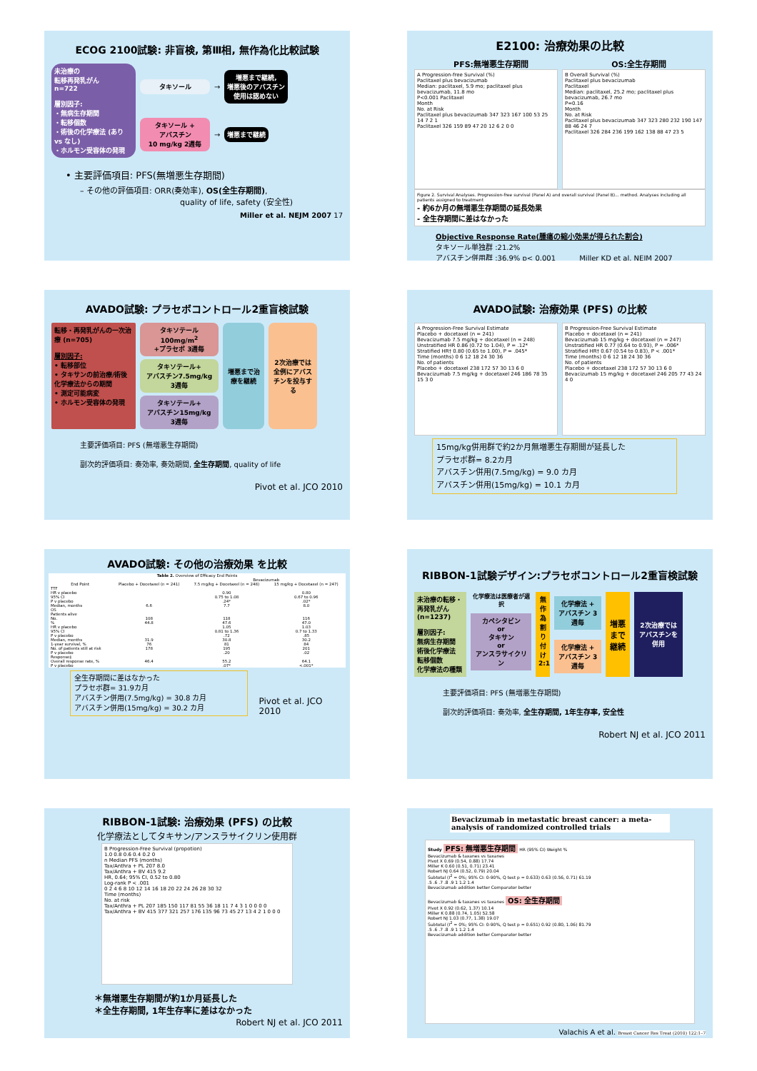ECOG 2100試験: 非盲検, 第Ⅲ相, 無作為化比較試験
未治療の
転移再発乳がん
n=722
層別因子:
・無病生存期間
・転移個数
・術後の化学療法 (あり vs なし)
・ホルモン受容体の発現
タキソール
→
増悪まで継続,
増悪後のアバスチン
使用は認めない
タキソール +
アバスチン
10 mg/kg 2週毎
→
増悪まで継続
• 主要評価項目: PFS(無増悪生存期間)
– その他の評価項目: ORR(奏効率), OS(全生存期間),
quality of life, safety (安全性)
Miller et al. NEJM 2007 17
E2100: 治療効果の比較
PFS:無増悪生存期間 OS:全生存期間
A Progression-free Survival (%)
Paclitaxel plus bevacizumab
Median: paclitaxel, 5.9 mo; paclitaxel plus bevacizumab, 11.8 mo
P<0.001 Paclitaxel
Month
No. at Risk
Paclitaxel plus bevacizumab 347 323 167 100 53 25 14 7 2 1
Paclitaxel 326 159 89 47 20 12 6 2 0 0
B Overall Survival (%)
Paclitaxel plus bevacizumab
Paclitaxel
Median: paclitaxel, 25.2 mo; paclitaxel plus bevacizumab, 26.7 mo
P=0.16
Month
No. at Risk
Paclitaxel plus bevacizumab 347 323 280 232 190 147 88 46 24 7
Paclitaxel 326 284 236 199 162 138 88 47 23 5
Figure 2. Survival Analyses. Progression-free survival (Panel A) and overall survival (Panel B)... method. Analyses including all patients assigned to treatment
- 約6か月の無増悪生存期間の延長効果
- 全生存期間に差はなかった
Objective Response Rate(腫瘍の縮小効果が得られた割合)
タキソール単独群 :21.2%
アバスチン併用群 :36.9% p< 0.001 Miller KD et al. NEJM 2007
AVADO試験: プラセボコントロール2重盲検試験
転移・再発乳がんの一次治療 (n=705)
層別因子:
• 転移部位
• タキサンの前治療/術後化学療法からの期間
• 測定可能病変
• ホルモン受容体の発現
タキソテール
100mg/m<sup>2</sup>
+プラセボ 3週毎
タキソテール+
アバスチン7.5mg/kg
3週毎
タキソテール+
アバスチン15mg/kg
3週毎
増悪まで治療を継続
2次治療では全例にアバスチンを投与する
主要評価項目: PFS (無増悪生存期間)
副次的評価項目: 奏効率, 奏効期間, 全生存期間, quality of life
Pivot et al. JCO 2010
AVADO試験: 治療効果 (PFS) の比較
A Progression-Free Survival Estimate
Placebo + docetaxel (n = 241)
Bevacizumab 7.5 mg/kg + docetaxel (n = 248)
Unstratified HR 0.86 (0.72 to 1.04), P = .12*
Stratified HR† 0.80 (0.65 to 1.00), P = .045*
Time (months) 0 6 12 18 24 30 36
No. of patients
Placebo + docetaxel 238 172 57 30 13 6 0
Bevacizumab 7.5 mg/kg + docetaxel 246 186 78 35 15 3 0
B Progression-Free Survival Estimate
Placebo + docetaxel (n = 241)
Bevacizumab 15 mg/kg + docetaxel (n = 247)
Unstratified HR 0.77 (0.64 to 0.93), P = .006*
Stratified HR† 0.67 (0.54 to 0.83), P < .001*
Time (months) 0 6 12 18 24 30 36
No. of patients
Placebo + docetaxel 238 172 57 30 13 6 0
Bevacizumab 15 mg/kg + docetaxel 246 205 77 43 24 4 0
15mg/kg併用群で約2か月無増悪生存期間が延長した
プラセボ群= 8.2カ月
アバスチン併用(7.5mg/kg) = 9.0 カ月
アバスチン併用(15mg/kg) = 10.1 カ月
AVADO試験: その他の治療効果 を比較
| Table 2. Overview of Efficacy End Points | | | |
| --- | --- | --- | --- |
| | | Bevacizumab | |
| End Point | Placebo + Docetaxel (n = 241) | 7.5 mg/kg + Docetaxel (n = 248) | 15 mg/kg + Docetaxel (n = 247) |
| TTF | | | |
| HR v placebo | | 0.90 | 0.80 |
| 95% CI | | 0.75 to 1.08 | 0.67 to 0.96 |
| P v placebo | | .24* | .02* |
| Median, months | 6.6 | 7.7 | 8.0 |
| OS | | | |
| Patients alive | | | |
| No. | 108 | 118 | 116 |
| % | 44.8 | 47.6 | 47.0 |
| HR v placebo | | 1.05 | 1.03 |
| 95% CI | | 0.81 to 1.36 | 0.7 to 1.33 |
| P v placebo | | .72 | .85 |
| Median, months | 31.9 | 30.8 | 30.2 |
| 1-year survival, % | 76 | 81 | 84 |
| No. of patients still at risk | 178 | 195 | 201 |
| P v placebo | | .20 | .02 |
| Response‡ | | | |
| Overall response rate, % | 46.4 | 55.2 | 64.1 |
| P v placebo | | .07* | <.001* |
全生存期間に差はなかった
プラセボ群= 31.9カ月
アバスチン併用(7.5mg/kg) = 30.8 カ月
アバスチン併用(15mg/kg) = 30.2 カ月
Pivot et al. JCO 2010
RIBBON-1試験デザイン:プラセボコントロール2重盲検試験
未治療の転移・再発乳がん (n=1237)
層別因子:
無病生存期間
術後化学療法
転移個数
化学療法の種類
化学療法は医療者が選択
カペシタビン
or
タキサン
or
アンスラサイクリン
無作為割り付け 2:1
化学療法 + アバスチン 3週毎
化学療法 + アバスチン 3週毎
増悪まで継続
2次治療ではアバスチンを併用
主要評価項目: PFS (無増悪生存期間)
副次的評価項目: 奏効率, 全生存期間, 1年生存率, 安全性
Robert NJ et al. JCO 2011
RIBBON-1試験: 治療効果 (PFS) の比較
化学療法としてタキサン/アンスラサイクリン使用群
B Progression-Free Survival (propotion)
1.0 0.8 0.6 0.4 0.2 0
n Median PFS (months)
Tax/Anthra + PL 207 8.0
Tax/Anthra + BV 415 9.2
HR, 0.64; 95% CI, 0.52 to 0.80
Log-rank P < .001
0 2 4 6 8 10 12 14 16 18 20 22 24 26 28 30 32
Time (months)
No. at risk
Tax/Anthra + PL 207 185 150 117 81 55 36 18 11 7 4 3 1 0 0 0 0
Tax/Anthra + BV 415 377 321 257 176 135 96 73 45 27 13 4 2 1 0 0 0
＊無増悪生存期間が約1か月延長した
＊全生存期間, 1年生存率に差はなかった
Robert NJ et al. JCO 2011
Bevacizumab in metastatic breast cancer: a meta-analysis of randomized controlled trials
Study PFS: 無増悪生存期間 HR (95% CI) Weight %
Bevacizumab & taxanes vs taxanes
Pivot X 0.69 (0.54, 0.88) 17.74
Miller K 0.60 (0.51, 0.71) 23.41
Robert NJ 0.64 (0.52, 0.79) 20.04
Subtotal (I<sup>2</sup> = 0%; 95% CI: 0-90%, Q test p = 0.633) 0.63 (0.56, 0.71) 61.19
.5 .6 .7 .8 .9 1 1.2 1.4
Bevacizumab addition better Comparator better
Bevacizumab & taxanes vs taxanes OS: 全生存期間
Pivot X 0.92 (0.62, 1.37) 10.14
Miller K 0.88 (0.74, 1.05) 52.58
Robert NJ 1.03 (0.77, 1.38) 19.07
Subtotal (I<sup>2</sup> = 0%; 95% CI: 0-90%, Q test p = 0.651) 0.92 (0.80, 1.06) 81.79
.5 .6 .7 .8 .9 1 1.2 1.4
Bevacizumab addition better Comparator better
Valachis A et al. Breast Cancer Res Treat (2010) 122:1–7